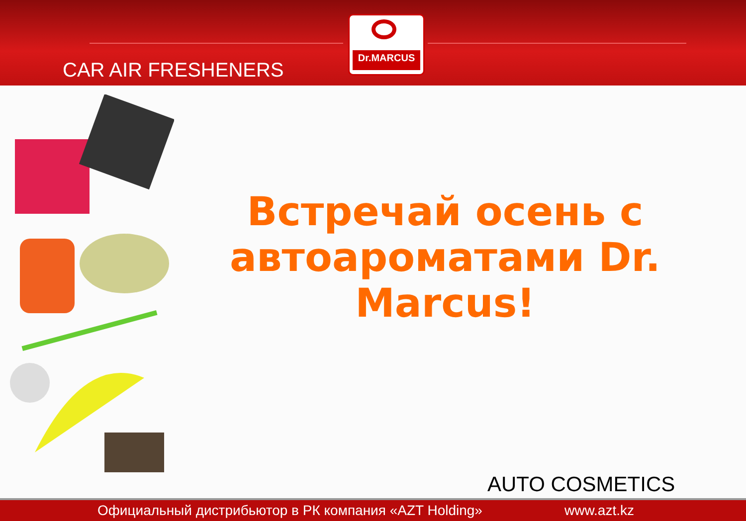CAR AIR FRESHENERS
Dr.MARCUS
Встречай осень с автоароматами Dr. Marcus!
AUTO COSMETICS
Официальный дистрибьютор в РК компания «AZT Holding» www.azt.kz